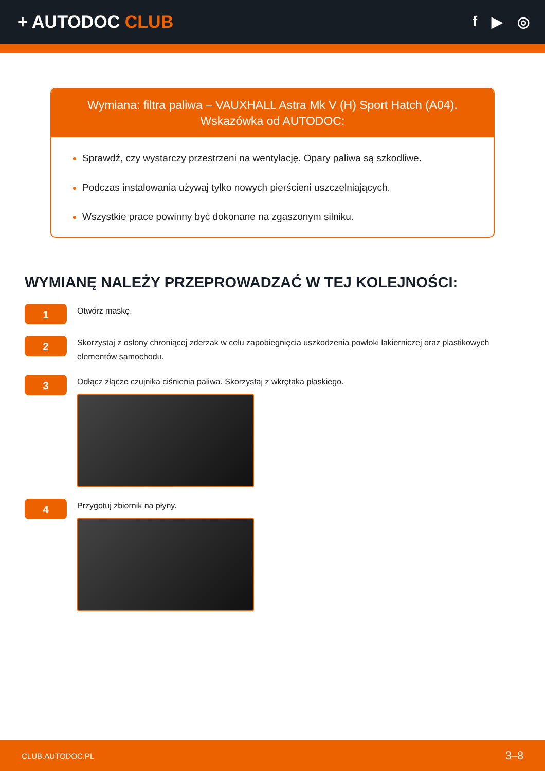+ AUTODOC CLUB
f ▶ ◎
Wymiana: filtra paliwa – VAUXHALL Astra Mk V (H) Sport Hatch (A04).
Wskazówka od AUTODOC:
Sprawdź, czy wystarczy przestrzeni na wentylację. Opary paliwa są szkodliwe.
Podczas instalowania używaj tylko nowych pierścieni uszczelniających.
Wszystkie prace powinny być dokonane na zgaszonym silniku.
WYMIANĘ NALEŻY PRZEPROWADZAĆ W TEJ KOLEJNOŚCI:
1
Otwórz maskę.
2
Skorzystaj z osłony chroniącej zderzak w celu zapobiegnięcia uszkodzenia powłoki lakierniczej oraz plastikowych elementów samochodu.
3
Odłącz złącze czujnika ciśnienia paliwa. Skorzystaj z wkrętaka płaskiego.
4
Przygotuj zbiornik na płyny.
CLUB.AUTODOC.PL 3–8